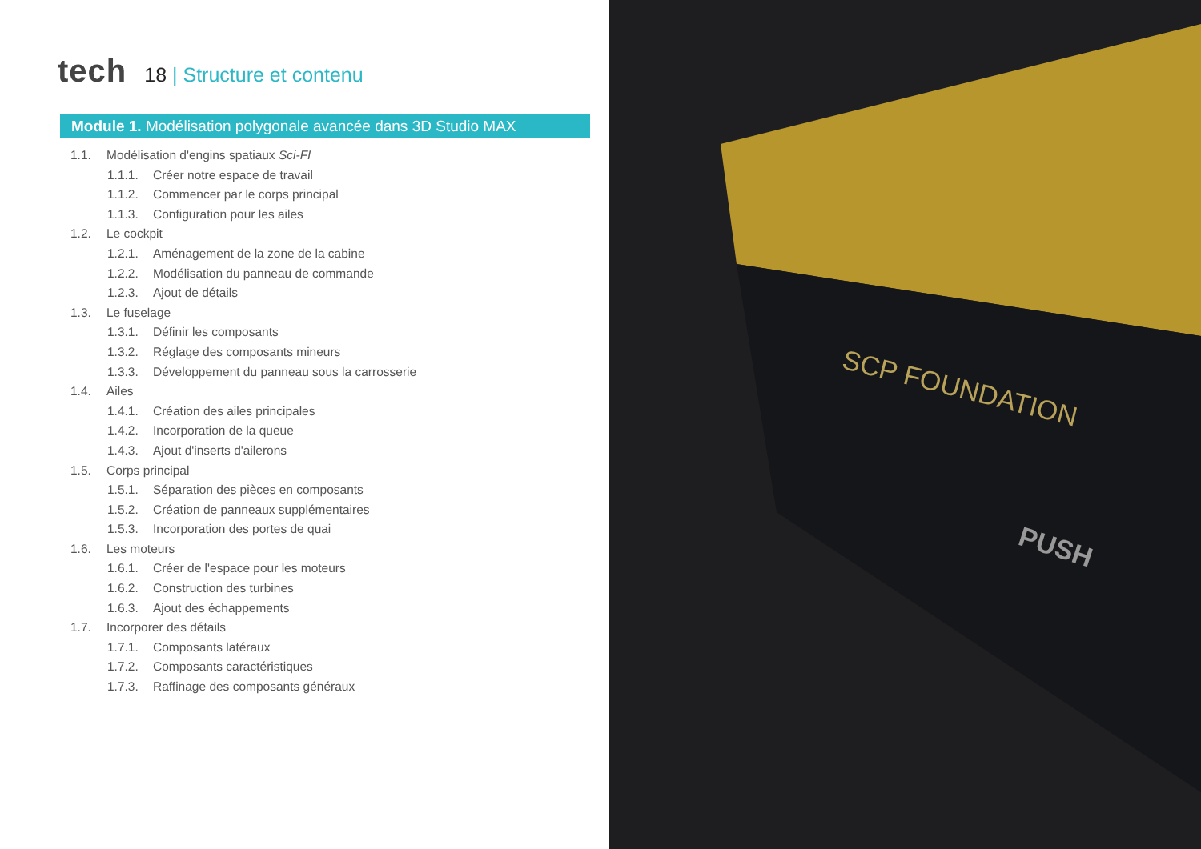tech
18 | Structure et contenu
Module 1. Modélisation polygonale avancée dans 3D Studio MAX
1.1. Modélisation d'engins spatiaux Sci-FI
1.1.1. Créer notre espace de travail
1.1.2. Commencer par le corps principal
1.1.3. Configuration pour les ailes
1.2. Le cockpit
1.2.1. Aménagement de la zone de la cabine
1.2.2. Modélisation du panneau de commande
1.2.3. Ajout de détails
1.3. Le fuselage
1.3.1. Définir les composants
1.3.2. Réglage des composants mineurs
1.3.3. Développement du panneau sous la carrosserie
1.4. Ailes
1.4.1. Création des ailes principales
1.4.2. Incorporation de la queue
1.4.3. Ajout d'inserts d'ailerons
1.5. Corps principal
1.5.1. Séparation des pièces en composants
1.5.2. Création de panneaux supplémentaires
1.5.3. Incorporation des portes de quai
1.6. Les moteurs
1.6.1. Créer de l'espace pour les moteurs
1.6.2. Construction des turbines
1.6.3. Ajout des échappements
1.7. Incorporer des détails
1.7.1. Composants latéraux
1.7.2. Composants caractéristiques
1.7.3. Raffinage des composants généraux
SCP FOUNDATION
PUSH